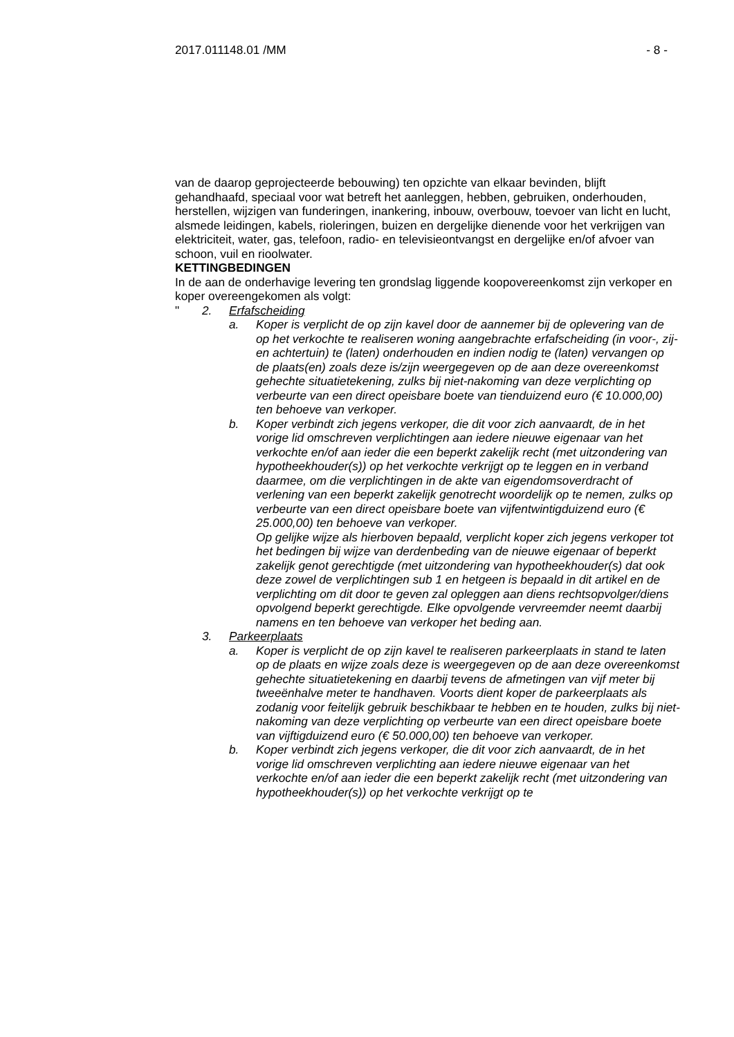2017.011148.01 /MM - 8 -
van de daarop geprojecteerde bebouwing) ten opzichte van elkaar bevinden, blijft gehandhaafd, speciaal voor wat betreft het aanleggen, hebben, gebruiken, onderhouden, herstellen, wijzigen van funderingen, inankering, inbouw, overbouw, toevoer van licht en lucht, alsmede leidingen, kabels, rioleringen, buizen en dergelijke dienende voor het verkrijgen van elektriciteit, water, gas, telefoon, radio- en televisieontvangst en dergelijke en/of afvoer van schoon, vuil en rioolwater.
KETTINGBEDINGEN
In de aan de onderhavige levering ten grondslag liggende koopovereenkomst zijn verkoper en koper overeengekomen als volgt:
" 2. Erfafscheiding
a. Koper is verplicht de op zijn kavel door de aannemer bij de oplevering van de op het verkochte te realiseren woning aangebrachte erfafscheiding (in voor-, zij- en achtertuin) te (laten) onderhouden en indien nodig te (laten) vervangen op de plaats(en) zoals deze is/zijn weergegeven op de aan deze overeenkomst gehechte situatietekening, zulks bij niet-nakoming van deze verplichting op verbeurte van een direct opeisbare boete van tienduizend euro (€ 10.000,00) ten behoeve van verkoper.
b. Koper verbindt zich jegens verkoper, die dit voor zich aanvaardt, de in het vorige lid omschreven verplichtingen aan iedere nieuwe eigenaar van het verkochte en/of aan ieder die een beperkt zakelijk recht (met uitzondering van hypotheekhouder(s)) op het verkochte verkrijgt op te leggen en in verband daarmee, om die verplichtingen in de akte van eigendomsoverdracht of verlening van een beperkt zakelijk genotrecht woordelijk op te nemen, zulks op verbeurte van een direct opeisbare boete van vijfentwintigduizend euro (€ 25.000,00) ten behoeve van verkoper.
Op gelijke wijze als hierboven bepaald, verplicht koper zich jegens verkoper tot het bedingen bij wijze van derdenbeding van de nieuwe eigenaar of beperkt zakelijk genot gerechtigde (met uitzondering van hypotheekhouder(s) dat ook deze zowel de verplichtingen sub 1 en hetgeen is bepaald in dit artikel en de verplichting om dit door te geven zal opleggen aan diens rechtsopvolger/diens opvolgend beperkt gerechtigde. Elke opvolgende vervreemder neemt daarbij namens en ten behoeve van verkoper het beding aan.
3. Parkeerplaats
a. Koper is verplicht de op zijn kavel te realiseren parkeerplaats in stand te laten op de plaats en wijze zoals deze is weergegeven op de aan deze overeenkomst gehechte situatietekening en daarbij tevens de afmetingen van vijf meter bij tweeënhalve meter te handhaven. Voorts dient koper de parkeerplaats als zodanig voor feitelijk gebruik beschikbaar te hebben en te houden, zulks bij niet-nakoming van deze verplichting op verbeurte van een direct opeisbare boete van vijftigduizend euro (€ 50.000,00) ten behoeve van verkoper.
b. Koper verbindt zich jegens verkoper, die dit voor zich aanvaardt, de in het vorige lid omschreven verplichting aan iedere nieuwe eigenaar van het verkochte en/of aan ieder die een beperkt zakelijk recht (met uitzondering van hypotheekhouder(s)) op het verkochte verkrijgt op te